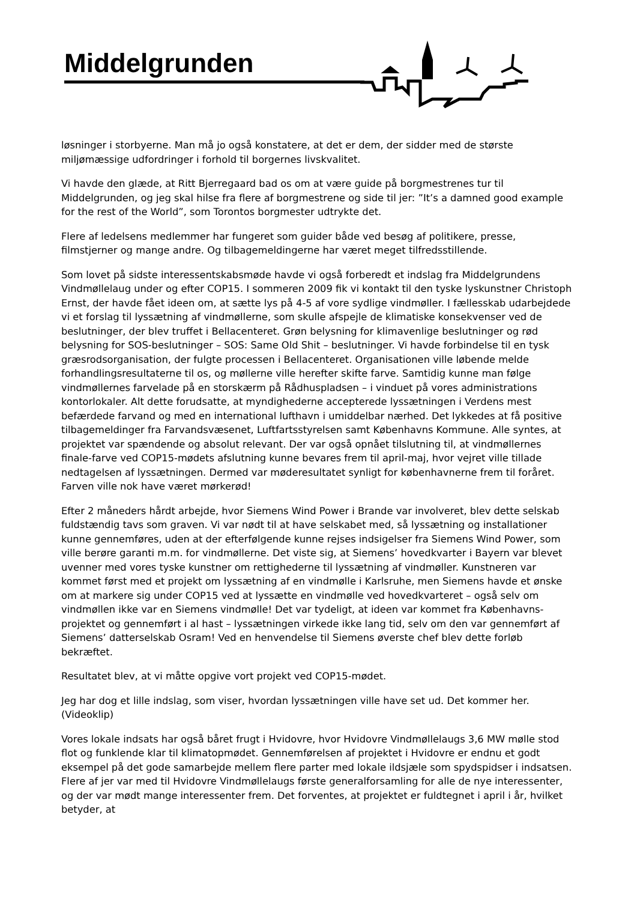Middelgrunden
løsninger i storbyerne. Man må jo også konstatere, at det er dem, der sidder med de største miljømæssige udfordringer i forhold til borgernes livskvalitet.
Vi havde den glæde, at Ritt Bjerregaard bad os om at være guide på borgmestrenes tur til Middelgrunden, og jeg skal hilse fra flere af borgmestrene og side til jer: ”It’s a damned good example for the rest of the World”, som Torontos borgmester udtrykte det.
Flere af ledelsens medlemmer har fungeret som guider både ved besøg af politikere, presse, filmstjerner og mange andre. Og tilbagemeldingerne har været meget tilfredsstillende.
Som lovet på sidste interessentskabsmøde havde vi også forberedt et indslag fra Middelgrundens Vindmøllelaug under og efter COP15. I sommeren 2009 fik vi kontakt til den tyske lyskunstner Christoph Ernst, der havde fået ideen om, at sætte lys på 4-5 af vore sydlige vindmøller. I fællesskab udarbejdede vi et forslag til lyssætning af vindmøllerne, som skulle afspejle de klimatiske konsekvenser ved de beslutninger, der blev truffet i Bellacenteret. Grøn belysning for klimavenlige beslutninger og rød belysning for SOS-beslutninger – SOS: Same Old Shit – beslutninger. Vi havde forbindelse til en tysk græsrodsorganisation, der fulgte processen i Bellacenteret. Organisationen ville løbende melde forhandlingsresultaterne til os, og møllerne ville herefter skifte farve. Samtidig kunne man følge vindmøllernes farvelade på en storskærm på Rådhuspladsen – i vinduet på vores administrations kontorlokaler. Alt dette forudsatte, at myndighederne accepterede lyssætningen i Verdens mest befærdede farvand og med en international lufthavn i umiddelbar nærhed. Det lykkedes at få positive tilbagemeldinger fra Farvandsvæsenet, Luftfartsstyrelsen samt Københavns Kommune. Alle syntes, at projektet var spændende og absolut relevant. Der var også opnået tilslutning til, at vindmøllernes finale-farve ved COP15-mødets afslutning kunne bevares frem til april-maj, hvor vejret ville tillade nedtagelsen af lyssætningen. Dermed var møderesultatet synligt for københavnerne frem til foråret. Farven ville nok have været mørkerød!
Efter 2 måneders hårdt arbejde, hvor Siemens Wind Power i Brande var involveret, blev dette selskab fuldstændig tavs som graven. Vi var nødt til at have selskabet med, så lyssætning og installationer kunne gennemføres, uden at der efterfølgende kunne rejses indsigelser fra Siemens Wind Power, som ville berøre garanti m.m. for vindmøllerne. Det viste sig, at Siemens’ hovedkvarter i Bayern var blevet uvenner med vores tyske kunstner om rettighederne til lyssætning af vindmøller. Kunstneren var kommet først med et projekt om lyssætning af en vindmølle i Karlsruhe, men Siemens havde et ønske om at markere sig under COP15 ved at lyssætte en vindmølle ved hovedkvarteret – også selv om vindmøllen ikke var en Siemens vindmølle! Det var tydeligt, at ideen var kommet fra Københavns-projektet og gennemført i al hast – lyssætningen virkede ikke lang tid, selv om den var gennemført af Siemens’ datterselskab Osram! Ved en henvendelse til Siemens øverste chef blev dette forløb bekræftet.
Resultatet blev, at vi måtte opgive vort projekt ved COP15-mødet.
Jeg har dog et lille indslag, som viser, hvordan lyssætningen ville have set ud. Det kommer her.(Videoklip)
Vores lokale indsats har også båret frugt i Hvidovre, hvor Hvidovre Vindmøllelaugs 3,6 MW mølle stod flot og funklende klar til klimatopmødet. Gennemførelsen af projektet i Hvidovre er endnu et godt eksempel på det gode samarbejde mellem flere parter med lokale ildsjæle som spydspidser i indsatsen. Flere af jer var med til Hvidovre Vindmøllelaugs første generalforsamling for alle de nye interessenter, og der var mødt mange interessenter frem. Det forventes, at projektet er fuldtegnet i april i år, hvilket betyder, at